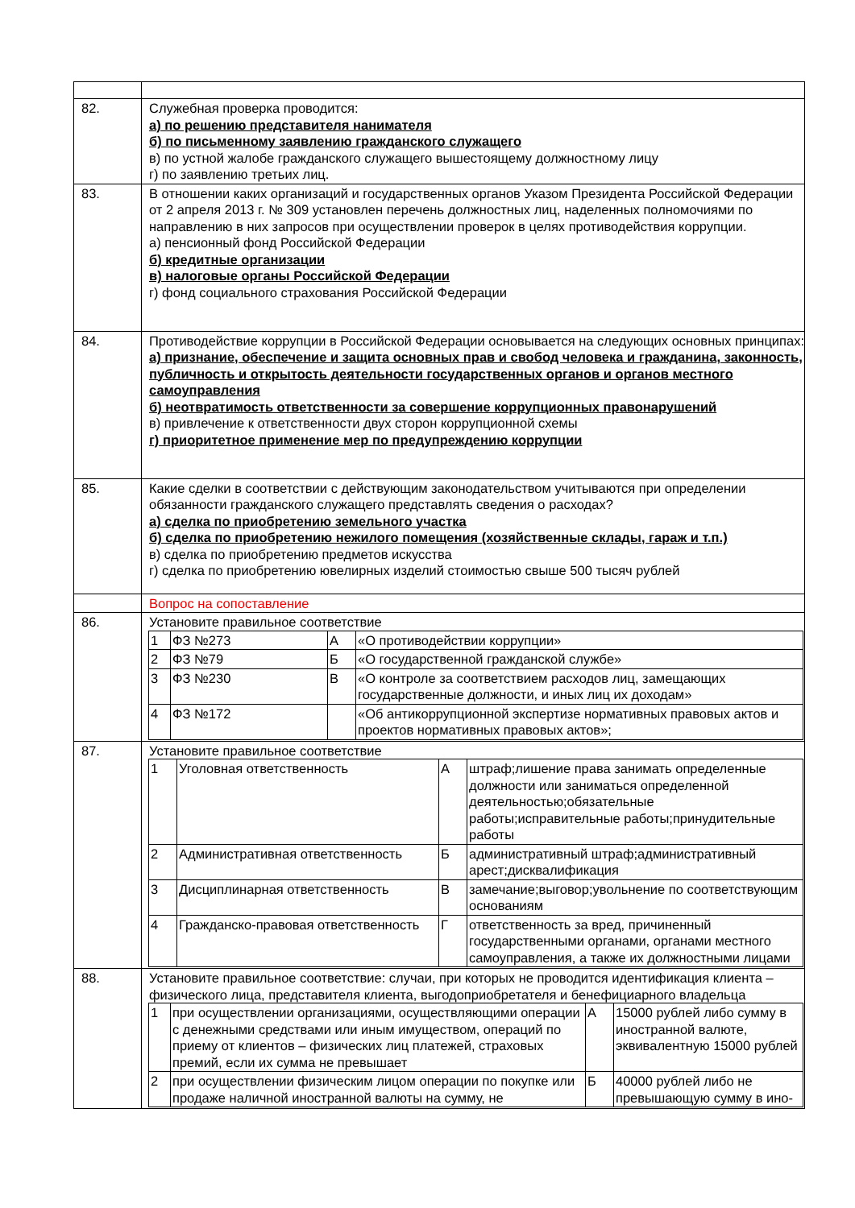| 82. | Служебная проверка проводится: а) по решению представителя нанимателя б) по письменному заявлению гражданского служащего в) по устной жалобе гражданского служащего вышестоящему должностному лицу г) по заявлению третьих лиц. |
| 83. | В отношении каких организаций и государственных органов Указом Президента Российской Федерации от 2 апреля 2013 г. № 309 установлен перечень должностных лиц, наделенных полномочиями по направлению в них запросов при осуществлении проверок в целях противодействия коррупции. а) пенсионный фонд Российской Федерации б) кредитные организации в) налоговые органы Российской Федерации г) фонд социального страхования Российской Федерации |
| 84. | Противодействие коррупции в Российской Федерации основывается на следующих основных принципах: а) признание, обеспечение и защита основных прав и свобод человека и гражданина, законность, публичность и открытость деятельности государственных органов и органов местного самоуправления б) неотвратимость ответственности за совершение коррупционных правонарушений в) привлечение к ответственности двух сторон коррупционной схемы г) приоритетное применение мер по предупреждению коррупции |
| 85. | Какие сделки в соответствии с действующим законодательством учитываются при определении обязанности гражданского служащего представлять сведения о расходах? а) сделка по приобретению земельного участка б) сделка по приобретению нежилого помещения (хозяйственные склады, гараж и т.п.) в) сделка по приобретению предметов искусства г) сделка по приобретению ювелирных изделий стоимостью свыше 500 тысяч рублей |
| | Вопрос на сопоставление |
| 86. | Установите правильное соответствие / 1 / ФЗ №273 / А / «О противодействии коррупции» / / 2 / ФЗ №79 / Б / «О государственной гражданской службе» / / 3 / ФЗ №230 / В / «О контроле за соответствием расходов лиц, замещающих государственные должности, и иных лиц их доходам» / / 4 / ФЗ №172 / / «Об антикоррупционной экспертизе нормативных правовых актов и проектов нормативных правовых актов»; / |
| 87. | Установите правильное соответствие / 1 / Уголовная ответственность / А / штраф;лишение права занимать определенные должности или заниматься определенной деятельностью;обязательные работы;исправительные работы;принудительные работы / / 2 / Административная ответственность / Б / административный штраф;административный арест;дисквалификация / / 3 / Дисциплинарная ответственность / В / замечание;выговор;увольнение по соответствующим основаниям / / 4 / Гражданско-правовая ответственность / Г / ответственность за вред, причиненный государственными органами, органами местного самоуправления, а также их должностными лицами / |
| 88. | Установите правильное соответствие: случаи, при которых не проводится идентификация клиента – физического лица, представителя клиента, выгодоприобретателя и бенефициарного владельца / 1 / при осуществлении организациями, осуществляющими операции с денежными средствами или иным имуществом, операций по приему от клиентов – физических лиц платежей, страховых премий, если их сумма не превышает / А / 15000 рублей либо сумму в иностранной валюте, эквивалентную 15000 рублей / / 2 / при осуществлении физическим лицом операции по покупке или продаже наличной иностранной валюты на сумму, не / Б / 40000 рублей либо не превышающую сумму в ино- / |